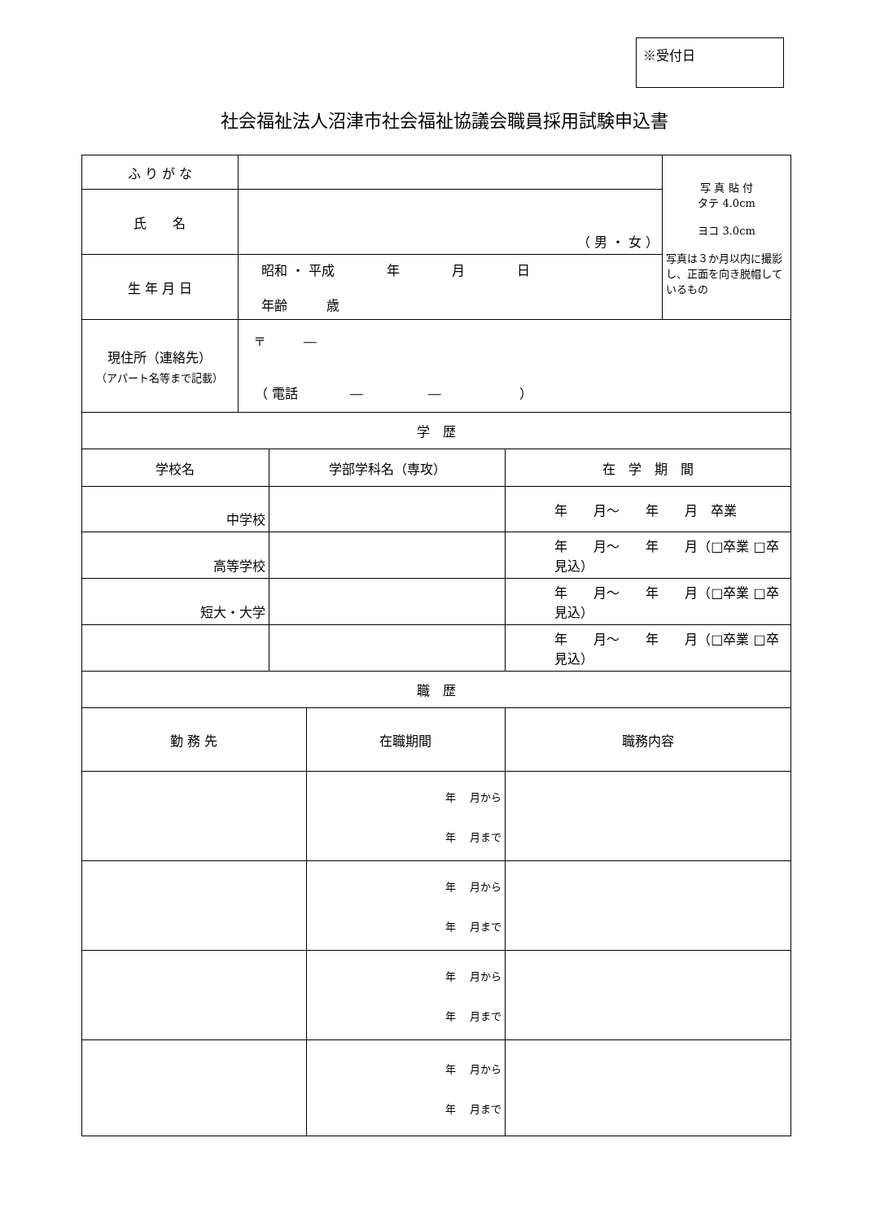※受付日
社会福祉法人沼津市社会福祉協議会職員採用試験申込書
| ふ り が な | | | | | 写 真 貼 付 タテ 4.0cm ヨコ 3.0cm 写真は３か月以内に撮影し、正面を向き脱帽しているもの |
| 氏 名 | （ 男 ・ 女 ） | | | | |
| 生 年 月 日 | 昭和 ・ 平成 年 月 日 年齢 歳 | | | | |
| 現住所（連絡先） （アパート名等まで記載） | 〒 ― （ 電話 ― ― ） | | | | |
| 学 歴 | | | | | |
| 学校名 | | 学部学科名（専攻） | | 在 学 期 間 | |
| 中学校 | | | | 年 月～ 年 月 卒業 | |
| 高等学校 | | | | 年 月～ 年 月（□卒業 □卒見込） | |
| 短大・大学 | | | | 年 月～ 年 月（□卒業 □卒見込） | |
| | | | | 年 月～ 年 月（□卒業 □卒見込） | |
| 職 歴 | | | | | |
| 勤 務 先 | | | 在職期間 | 職務内容 | |
| | | | 年 月から 年 月まで | | |
| | | | 年 月から 年 月まで | | |
| | | | 年 月から 年 月まで | | |
| | | | 年 月から 年 月まで | | |